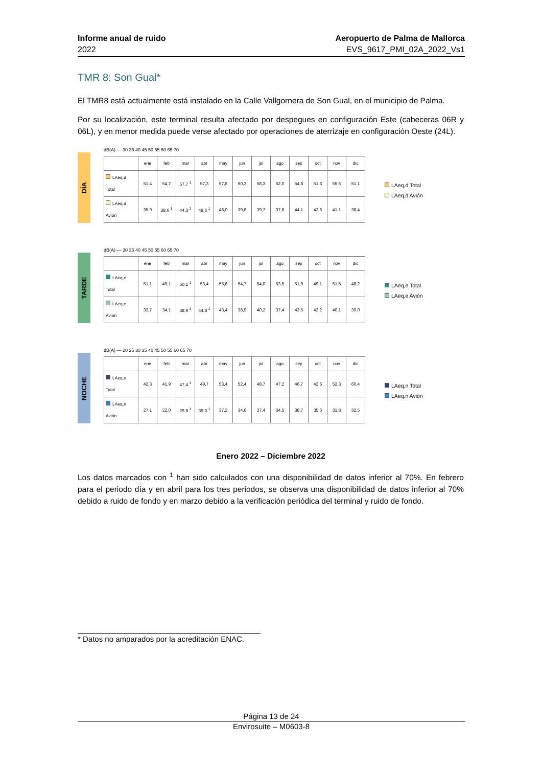Informe anual de ruido
2022
Aeropuerto de Palma de Mallorca
EVS_9617_PMI_02A_2022_Vs1
TMR 8: Son Gual*
El TMR8 está actualmente está instalado en la Calle Vallgornera de Son Gual, en el municipio de Palma.
Por su localización, este terminal resulta afectado por despegues en configuración Este (cabeceras 06R y 06L), y en menor medida puede verse afectado por operaciones de aterrizaje en configuración Oeste (24L).
DÍA
dB(A) — 30 35 40 45 50 55 60 65 70
| | ene | feb | mar | abr | may | jun | jul | ago | sep | oct | nov | dic |
| LAeq,d Total | 51,4 | 54,7 | 57,7 <sup>1</sup> | 57,3 | 57,8 | 60,3 | 58,3 | 52,0 | 54,8 | 51,3 | 55,6 | 51,1 |
| LAeq,d Avión | 35,0 | 38,6 <sup>1</sup> | 44,3 <sup>1</sup> | 48,6 <sup>1</sup> | 46,0 | 39,8 | 39,7 | 37,6 | 44,1 | 42,6 | 41,1 | 38,4 |
LAeq,d Total
LAeq,d Avión
TARDE
dB(A) — 30 35 40 45 50 55 60 65 70
| | ene | feb | mar | abr | may | jun | jul | ago | sep | oct | nov | dic |
| LAeq,e Total | 51,1 | 49,1 | 50,1 <sup>1</sup> | 53,4 | 55,8 | 54,7 | 54,0 | 53,5 | 51,9 | 49,1 | 51,5 | 48,2 |
| LAeq,e Avión | 33,7 | 34,1 | 38,9 <sup>1</sup> | 44,8 <sup>1</sup> | 43,4 | 38,9 | 40,2 | 37,4 | 43,5 | 42,2 | 40,1 | 39,0 |
LAeq,e Total
LAeq,e Avión
NOCHE
dB(A) — 20 25 30 35 40 45 50 55 60 65 70
| | ene | feb | mar | abr | may | jun | jul | ago | sep | oct | nov | dic |
| LAeq,n Total | 42,3 | 41,9 | 47,4 <sup>1</sup> | 49,7 | 53,4 | 52,4 | 48,7 | 47,2 | 46,7 | 42,6 | 52,3 | 60,4 |
| LAeq,n Avión | 27,1 | 22,0 | 29,8 <sup>1</sup> | 39,3 <sup>1</sup> | 37,2 | 34,6 | 37,4 | 34,5 | 38,7 | 35,6 | 31,8 | 32,5 |
LAeq,n Total
LAeq,n Avión
Enero 2022 – Diciembre 2022
Los datos marcados con <sup>1</sup> han sido calculados con una disponibilidad de datos inferior al 70%. En febrero para el periodo día y en abril para los tres periodos, se observa una disponibilidad de datos inferior al 70% debido a ruido de fondo y en marzo debido a la verificación periódica del terminal y ruido de fondo.
* Datos no amparados por la acreditación ENAC.
Página 13 de 24
Envirosuite – M0603-8